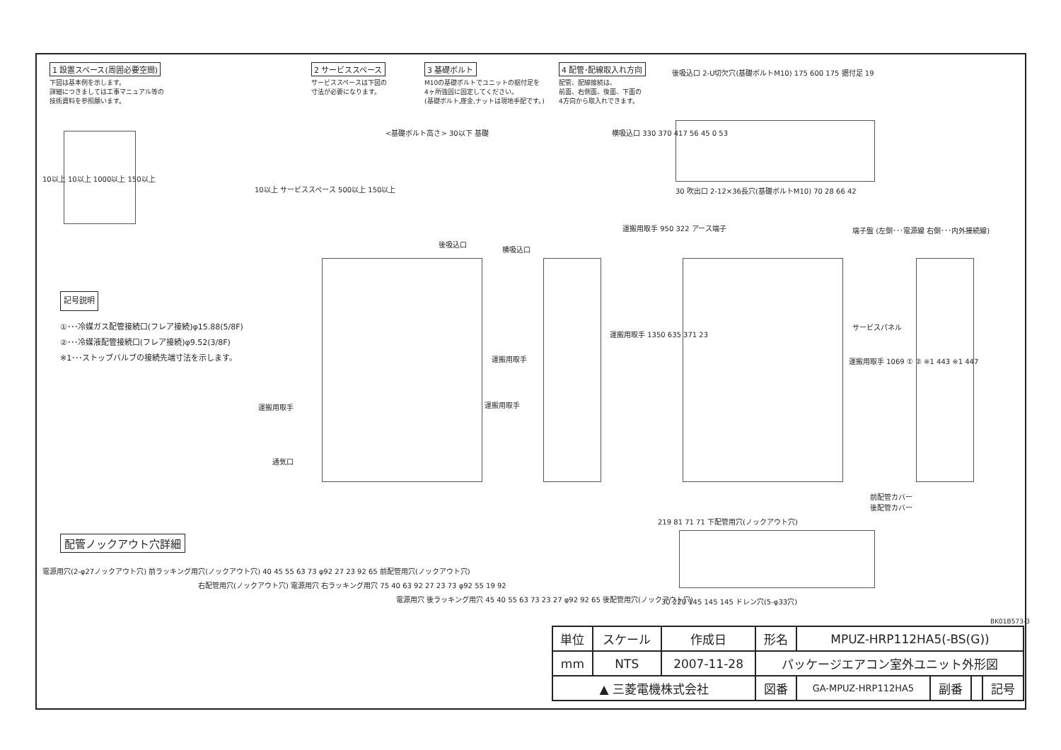1 設置スペース(周囲必要空間)
下図は基本例を示します。
詳細につきましては工事マニュアル等の
技術資料を参照願います。
2 サービススペース
サービススペースは下図の
寸法が必要になります。
3 基礎ボルト
M10の基礎ボルトでユニットの据付足を
4ヶ所強固に固定してください。
(基礎ボルト,座金,ナットは現地手配です。)
4 配管･配線取入れ方向
配管、配線接続は、
前面、右側面、後面、下面の
4方向から取入れできます。
10以上 10以上 1000以上 150以上
10以上 サービススペース 500以上 150以上
<基礎ボルト高さ> 30以下 基礎
後吸込口 2-U切欠穴(基礎ボルトM10) 175 600 175 据付足 19
横吸込口 330 370 417 56 45 0 53
30 吹出口 2-12×36長穴(基礎ボルトM10) 70 28 66 42
記号説明
①･･･冷媒ガス配管接続口(フレア接続)φ15.88(5/8F)
②･･･冷媒液配管接続口(フレア接続)φ9.52(3/8F)
※1･･･ストップバルブの接続先端寸法を示します。
後吸込口
運搬用取手
通気口
横吸込口
運搬用取手
運搬用取手
運搬用取手 950 322 アース端子
端子盤 (左側･･･電源線 右側･･･内外接続線)
運搬用取手 1350 635 371 23
サービスパネル
運搬用取手 1069 ① ② ※1 443 ※1 447
前配管カバー
後配管カバー
219 81 71 71 下配管用穴(ノックアウト穴)
30 220 145 145 145 ドレン穴(5-φ33穴)
配管ノックアウト穴詳細
電源用穴(2-φ27ノックアウト穴) 前ラッキング用穴(ノックアウト穴) 40 45 55 63 73 φ92 27 23 92 65 前配管用穴(ノックアウト穴)
右配管用穴(ノックアウト穴) 電源用穴 右ラッキング用穴 75 40 63 92 27 23 73 φ92 55 19 92
電源用穴 後ラッキング用穴 45 40 55 63 73 23 27 φ92 92 65 後配管用穴(ノックアウト穴)
BK01B573-3
| 単位 | スケール | 作成日 | 形名 | MPUZ-HRP112HA5(-BS(G)) | | | |
| mm | NTS | 2007-11-28 | パッケージエアコン室外ユニット外形図 | | | | |
| ▲ 三菱電機株式会社 | | | 図番 | GA-MPUZ-HRP112HA5 | 副番 | | 記号 |